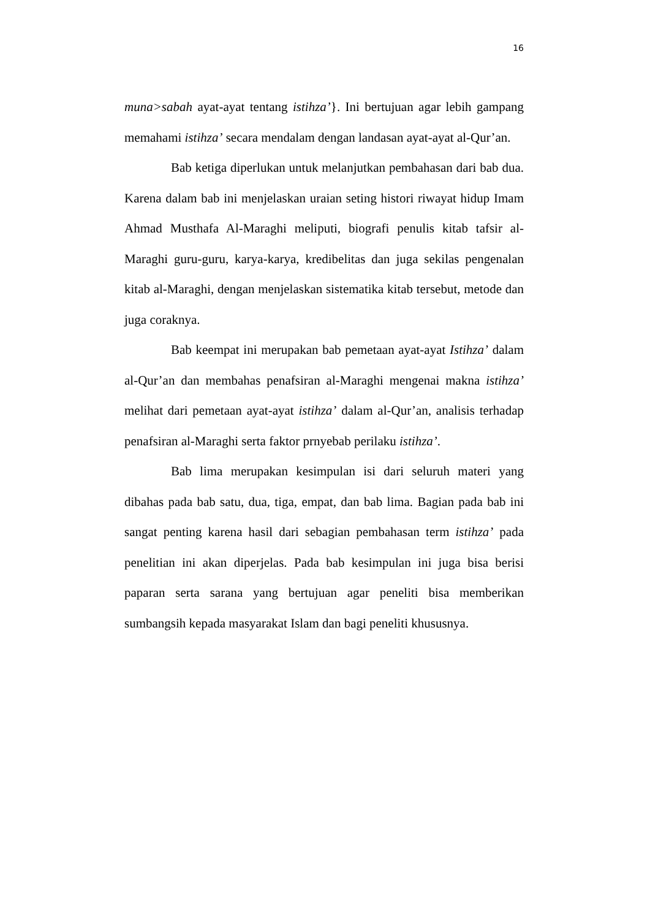16
muna>sabah ayat-ayat tentang istihza’}. Ini bertujuan agar lebih gampang memahami istihza’ secara mendalam dengan landasan ayat-ayat al-Qur’an.
Bab ketiga diperlukan untuk melanjutkan pembahasan dari bab dua. Karena dalam bab ini menjelaskan uraian seting histori riwayat hidup Imam Ahmad Musthafa Al-Maraghi meliputi, biografi penulis kitab tafsir al-Maraghi guru-guru, karya-karya, kredibelitas dan juga sekilas pengenalan kitab al-Maraghi, dengan menjelaskan sistematika kitab tersebut, metode dan juga coraknya.
Bab keempat ini merupakan bab pemetaan ayat-ayat Istihza’ dalam al-Qur’an dan membahas penafsiran al-Maraghi mengenai makna istihza’ melihat dari pemetaan ayat-ayat istihza’ dalam al-Qur’an, analisis terhadap penafsiran al-Maraghi serta faktor prnyebab perilaku istihza’.
Bab lima merupakan kesimpulan isi dari seluruh materi yang dibahas pada bab satu, dua, tiga, empat, dan bab lima. Bagian pada bab ini sangat penting karena hasil dari sebagian pembahasan term istihza’ pada penelitian ini akan diperjelas. Pada bab kesimpulan ini juga bisa berisi paparan serta sarana yang bertujuan agar peneliti bisa memberikan sumbangsih kepada masyarakat Islam dan bagi peneliti khususnya.